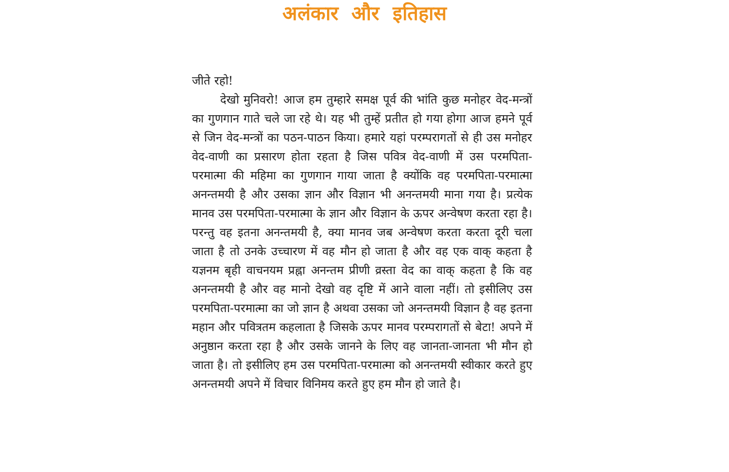अलंकार और इतिहास
जीते रहो!
देखो मुनिवरो! आज हम तुम्हारे समक्ष पूर्व की भांति कुछ मनोहर वेद-मन्त्रों का गुणगान गाते चले जा रहे थे। यह भी तुम्हें प्रतीत हो गया होगा आज हमने पूर्व से जिन वेद-मन्त्रों का पठन-पाठन किया। हमारे यहां परम्परागतों से ही उस मनोहर वेद-वाणी का प्रसारण होता रहता है जिस पवित्र वेद-वाणी में उस परमपिता-परमात्मा की महिमा का गुणगान गाया जाता है क्योंकि वह परमपिता-परमात्मा अनन्तमयी है और उसका ज्ञान और विज्ञान भी अनन्तमयी माना गया है। प्रत्येक मानव उस परमपिता-परमात्मा के ज्ञान और विज्ञान के ऊपर अन्वेषण करता रहा है। परन्तु वह इतना अनन्तमयी है, क्या मानव जब अन्वेषण करता करता दूरी चला जाता है तो उनके उच्चारण में वह मौन हो जाता है और वह एक वाक् कहता है यज्ञनम बृही वाचनयम प्रह्ना अनन्तम प्रीणी व्रस्ता वेद का वाक् कहता है कि वह अनन्तमयी है और वह मानो देखो वह दृष्टि में आने वाला नहीं। तो इसीलिए उस परमपिता-परमात्मा का जो ज्ञान है अथवा उसका जो अनन्तमयी विज्ञान है वह इतना महान और पवित्रतम कहलाता है जिसके ऊपर मानव परम्परागतों से बेटा! अपने में अनुष्ठान करता रहा है और उसके जानने के लिए वह जानता-जानता भी मौन हो जाता है। तो इसीलिए हम उस परमपिता-परमात्मा को अनन्तमयी स्वीकार करते हुए अनन्तमयी अपने में विचार विनिमय करते हुए हम मौन हो जाते है।